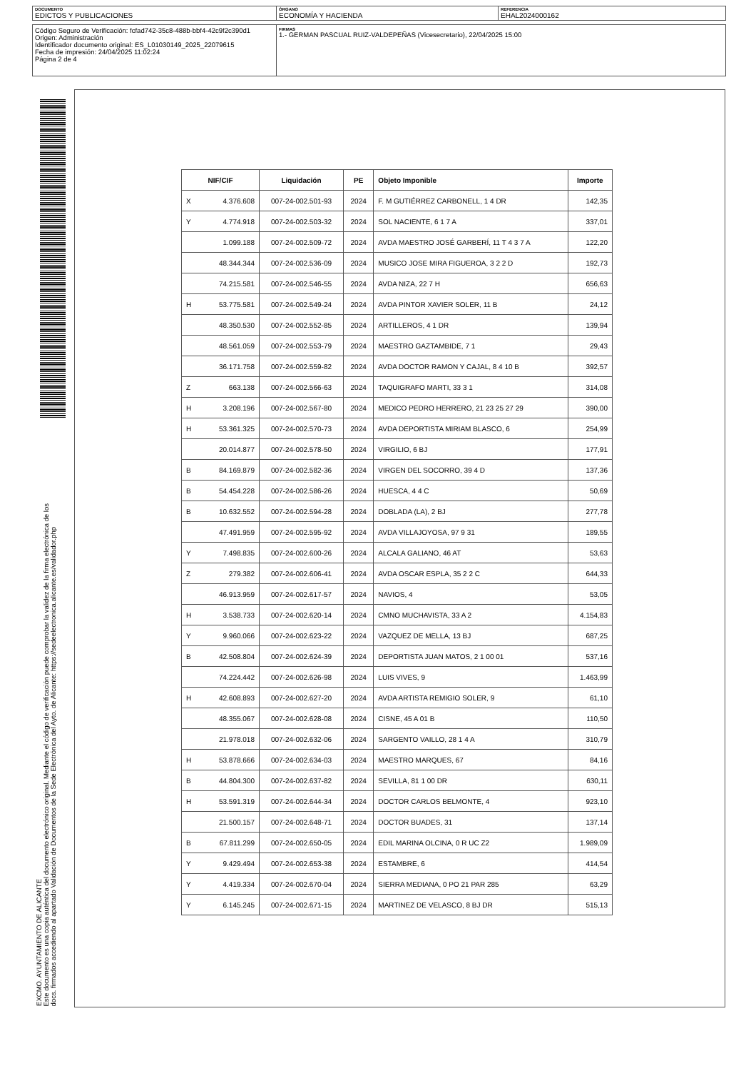DOCUMENTO
EDICTOS Y PUBLICACIONES
ÓRGANO
ECONOMÍA Y HACIENDA
REFERENCIA
EHAL2024000162
Código Seguro de Verificación: fcfad742-35c8-488b-bbf4-42c9f2c390d1
Origen: Administración
Identificador documento original: ES_L01030149_2025_22079615
Fecha de impresión: 24/04/2025 11:02:24
Página 2 de 4
FIRMAS
1.- GERMAN PASCUAL RUIZ-VALDEPEÑAS (Vicesecretario), 22/04/2025 15:00
EXCMO. AYUNTAMIENTO DE ALICANTE
Este documento es una copia auténtica del documento electrónico original. Mediante el código de verificación puede comprobar la validez de la firma electrónica de los docs. firmados accediendo al apartado Validación de Documentos de la Sede Electrónica del Ayto. de Alicante: https://sedeelectronica.alicante.es/validador.php
| NIF/CIF | Liquidación | PE | Objeto Imponible | Importe |
| --- | --- | --- | --- | --- |
| X 4.376.608 | 007-24-002.501-93 | 2024 | F. M GUTIÉRREZ CARBONELL, 1 4 DR | 142,35 |
| Y 4.774.918 | 007-24-002.503-32 | 2024 | SOL NACIENTE, 6 1 7 A | 337,01 |
| 1.099.188 | 007-24-002.509-72 | 2024 | AVDA MAESTRO JOSÉ GARBERÍ, 11 T 4 3 7 A | 122,20 |
| 48.344.344 | 007-24-002.536-09 | 2024 | MUSICO JOSE MIRA FIGUEROA, 3 2 2 D | 192,73 |
| 74.215.581 | 007-24-002.546-55 | 2024 | AVDA NIZA, 22 7 H | 656,63 |
| H 53.775.581 | 007-24-002.549-24 | 2024 | AVDA PINTOR XAVIER SOLER, 11 B | 24,12 |
| 48.350.530 | 007-24-002.552-85 | 2024 | ARTILLEROS, 4 1 DR | 139,94 |
| 48.561.059 | 007-24-002.553-79 | 2024 | MAESTRO GAZTAMBIDE, 7 1 | 29,43 |
| 36.171.758 | 007-24-002.559-82 | 2024 | AVDA DOCTOR RAMON Y CAJAL, 8 4 10 B | 392,57 |
| Z 663.138 | 007-24-002.566-63 | 2024 | TAQUIGRAFO MARTI, 33 3 1 | 314,08 |
| H 3.208.196 | 007-24-002.567-80 | 2024 | MEDICO PEDRO HERRERO, 21 23 25 27 29 | 390,00 |
| H 53.361.325 | 007-24-002.570-73 | 2024 | AVDA DEPORTISTA MIRIAM BLASCO, 6 | 254,99 |
| 20.014.877 | 007-24-002.578-50 | 2024 | VIRGILIO, 6 BJ | 177,91 |
| B 84.169.879 | 007-24-002.582-36 | 2024 | VIRGEN DEL SOCORRO, 39 4 D | 137,36 |
| B 54.454.228 | 007-24-002.586-26 | 2024 | HUESCA, 4 4 C | 50,69 |
| B 10.632.552 | 007-24-002.594-28 | 2024 | DOBLADA (LA), 2 BJ | 277,78 |
| 47.491.959 | 007-24-002.595-92 | 2024 | AVDA VILLAJOYOSA, 97 9 31 | 189,55 |
| Y 7.498.835 | 007-24-002.600-26 | 2024 | ALCALA GALIANO, 46 AT | 53,63 |
| Z 279.382 | 007-24-002.606-41 | 2024 | AVDA OSCAR ESPLA, 35 2 2 C | 644,33 |
| 46.913.959 | 007-24-002.617-57 | 2024 | NAVIOS, 4 | 53,05 |
| H 3.538.733 | 007-24-002.620-14 | 2024 | CMNO MUCHAVISTA, 33 A 2 | 4.154,83 |
| Y 9.960.066 | 007-24-002.623-22 | 2024 | VAZQUEZ DE MELLA, 13 BJ | 687,25 |
| B 42.508.804 | 007-24-002.624-39 | 2024 | DEPORTISTA JUAN MATOS, 2 1 00 01 | 537,16 |
| 74.224.442 | 007-24-002.626-98 | 2024 | LUIS VIVES, 9 | 1.463,99 |
| H 42.608.893 | 007-24-002.627-20 | 2024 | AVDA ARTISTA REMIGIO SOLER, 9 | 61,10 |
| 48.355.067 | 007-24-002.628-08 | 2024 | CISNE, 45 A 01 B | 110,50 |
| 21.978.018 | 007-24-002.632-06 | 2024 | SARGENTO VAILLO, 28 1 4 A | 310,79 |
| H 53.878.666 | 007-24-002.634-03 | 2024 | MAESTRO MARQUES, 67 | 84,16 |
| B 44.804.300 | 007-24-002.637-82 | 2024 | SEVILLA, 81 1 00 DR | 630,11 |
| H 53.591.319 | 007-24-002.644-34 | 2024 | DOCTOR CARLOS BELMONTE, 4 | 923,10 |
| 21.500.157 | 007-24-002.648-71 | 2024 | DOCTOR BUADES, 31 | 137,14 |
| B 67.811.299 | 007-24-002.650-05 | 2024 | EDIL MARINA OLCINA, 0 R UC Z2 | 1.989,09 |
| Y 9.429.494 | 007-24-002.653-38 | 2024 | ESTAMBRE, 6 | 414,54 |
| Y 4.419.334 | 007-24-002.670-04 | 2024 | SIERRA MEDIANA, 0 PO 21 PAR 285 | 63,29 |
| Y 6.145.245 | 007-24-002.671-15 | 2024 | MARTINEZ DE VELASCO, 8 BJ DR | 515,13 |